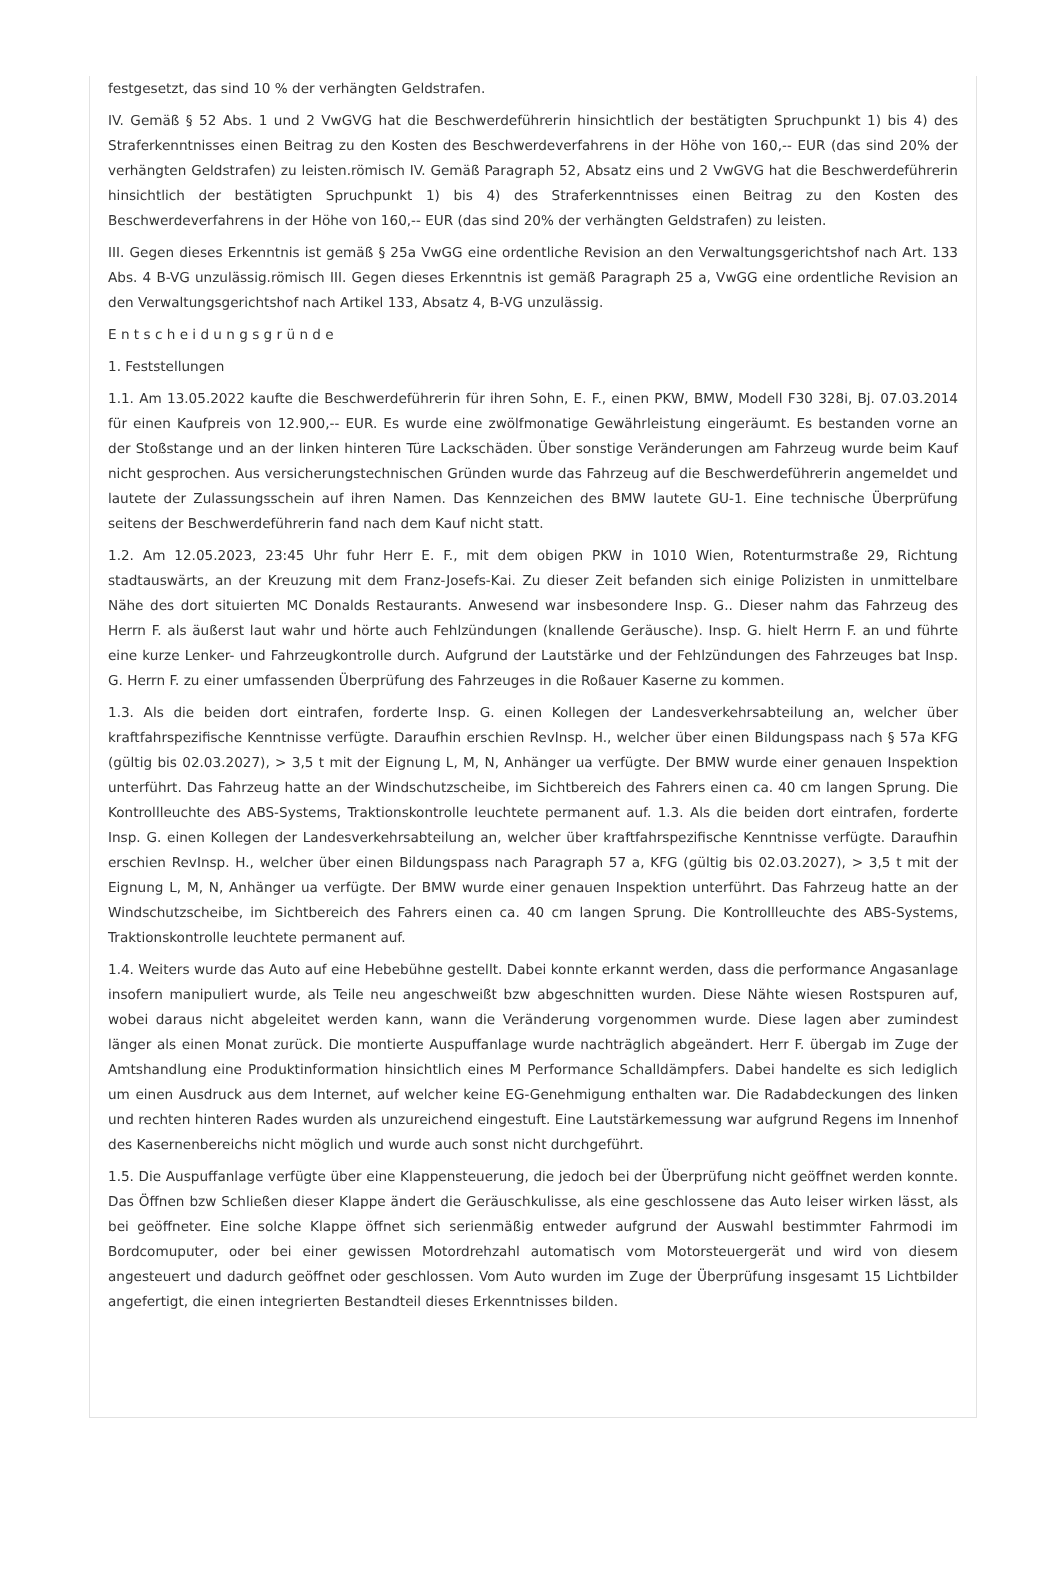festgesetzt, das sind 10 % der verhängten Geldstrafen.
IV. Gemäß § 52 Abs. 1 und 2 VwGVG hat die Beschwerdeführerin hinsichtlich der bestätigten Spruchpunkt 1) bis 4) des Straferkenntnisses einen Beitrag zu den Kosten des Beschwerdeverfahrens in der Höhe von 160,-- EUR (das sind 20% der verhängten Geldstrafen) zu leisten.römisch IV. Gemäß Paragraph 52, Absatz eins und 2 VwGVG hat die Beschwerdeführerin hinsichtlich der bestätigten Spruchpunkt 1) bis 4) des Straferkenntnisses einen Beitrag zu den Kosten des Beschwerdeverfahrens in der Höhe von 160,-- EUR (das sind 20% der verhängten Geldstrafen) zu leisten.
III. Gegen dieses Erkenntnis ist gemäß § 25a VwGG eine ordentliche Revision an den Verwaltungsgerichtshof nach Art. 133 Abs. 4 B-VG unzulässig.römisch III. Gegen dieses Erkenntnis ist gemäß Paragraph 25 a, VwGG eine ordentliche Revision an den Verwaltungsgerichtshof nach Artikel 133, Absatz 4, B-VG unzulässig.
E n t s c h e i d u n g s g r ü n d e
1. Feststellungen
1.1. Am 13.05.2022 kaufte die Beschwerdeführerin für ihren Sohn, E. F., einen PKW, BMW, Modell F30 328i, Bj. 07.03.2014 für einen Kaufpreis von 12.900,-- EUR. Es wurde eine zwölfmonatige Gewährleistung eingeräumt. Es bestanden vorne an der Stoßstange und an der linken hinteren Türe Lackschäden. Über sonstige Veränderungen am Fahrzeug wurde beim Kauf nicht gesprochen. Aus versicherungstechnischen Gründen wurde das Fahrzeug auf die Beschwerdeführerin angemeldet und lautete der Zulassungsschein auf ihren Namen. Das Kennzeichen des BMW lautete GU-1. Eine technische Überprüfung seitens der Beschwerdeführerin fand nach dem Kauf nicht statt.
1.2. Am 12.05.2023, 23:45 Uhr fuhr Herr E. F., mit dem obigen PKW in 1010 Wien, Rotenturmstraße 29, Richtung stadtauswärts, an der Kreuzung mit dem Franz-Josefs-Kai. Zu dieser Zeit befanden sich einige Polizisten in unmittelbare Nähe des dort situierten MC Donalds Restaurants. Anwesend war insbesondere Insp. G.. Dieser nahm das Fahrzeug des Herrn F. als äußerst laut wahr und hörte auch Fehlzündungen (knallende Geräusche). Insp. G. hielt Herrn F. an und führte eine kurze Lenker- und Fahrzeugkontrolle durch. Aufgrund der Lautstärke und der Fehlzündungen des Fahrzeuges bat Insp. G. Herrn F. zu einer umfassenden Überprüfung des Fahrzeuges in die Roßauer Kaserne zu kommen.
1.3. Als die beiden dort eintrafen, forderte Insp. G. einen Kollegen der Landesverkehrsabteilung an, welcher über kraftfahrspezifische Kenntnisse verfügte. Daraufhin erschien RevInsp. H., welcher über einen Bildungspass nach § 57a KFG (gültig bis 02.03.2027), > 3,5 t mit der Eignung L, M, N, Anhänger ua verfügte. Der BMW wurde einer genauen Inspektion unterführt. Das Fahrzeug hatte an der Windschutzscheibe, im Sichtbereich des Fahrers einen ca. 40 cm langen Sprung. Die Kontrollleuchte des ABS-Systems, Traktionskontrolle leuchtete permanent auf. 1.3. Als die beiden dort eintrafen, forderte Insp. G. einen Kollegen der Landesverkehrsabteilung an, welcher über kraftfahrspezifische Kenntnisse verfügte. Daraufhin erschien RevInsp. H., welcher über einen Bildungspass nach Paragraph 57 a, KFG (gültig bis 02.03.2027), > 3,5 t mit der Eignung L, M, N, Anhänger ua verfügte. Der BMW wurde einer genauen Inspektion unterführt. Das Fahrzeug hatte an der Windschutzscheibe, im Sichtbereich des Fahrers einen ca. 40 cm langen Sprung. Die Kontrollleuchte des ABS-Systems, Traktionskontrolle leuchtete permanent auf.
1.4. Weiters wurde das Auto auf eine Hebebühne gestellt. Dabei konnte erkannt werden, dass die performance Angasanlage insofern manipuliert wurde, als Teile neu angeschweißt bzw abgeschnitten wurden. Diese Nähte wiesen Rostspuren auf, wobei daraus nicht abgeleitet werden kann, wann die Veränderung vorgenommen wurde. Diese lagen aber zumindest länger als einen Monat zurück. Die montierte Auspuffanlage wurde nachträglich abgeändert. Herr F. übergab im Zuge der Amtshandlung eine Produktinformation hinsichtlich eines M Performance Schalldämpfers. Dabei handelte es sich lediglich um einen Ausdruck aus dem Internet, auf welcher keine EG-Genehmigung enthalten war. Die Radabdeckungen des linken und rechten hinteren Rades wurden als unzureichend eingestuft. Eine Lautstärkemessung war aufgrund Regens im Innenhof des Kasernenbereichs nicht möglich und wurde auch sonst nicht durchgeführt.
1.5. Die Auspuffanlage verfügte über eine Klappensteuerung, die jedoch bei der Überprüfung nicht geöffnet werden konnte. Das Öffnen bzw Schließen dieser Klappe ändert die Geräuschkulisse, als eine geschlossene das Auto leiser wirken lässt, als bei geöffneter. Eine solche Klappe öffnet sich serienmäßig entweder aufgrund der Auswahl bestimmter Fahrmodi im Bordcomuputer, oder bei einer gewissen Motordrehzahl automatisch vom Motorsteuergerät und wird von diesem angesteuert und dadurch geöffnet oder geschlossen. Vom Auto wurden im Zuge der Überprüfung insgesamt 15 Lichtbilder angefertigt, die einen integrierten Bestandteil dieses Erkenntnisses bilden.